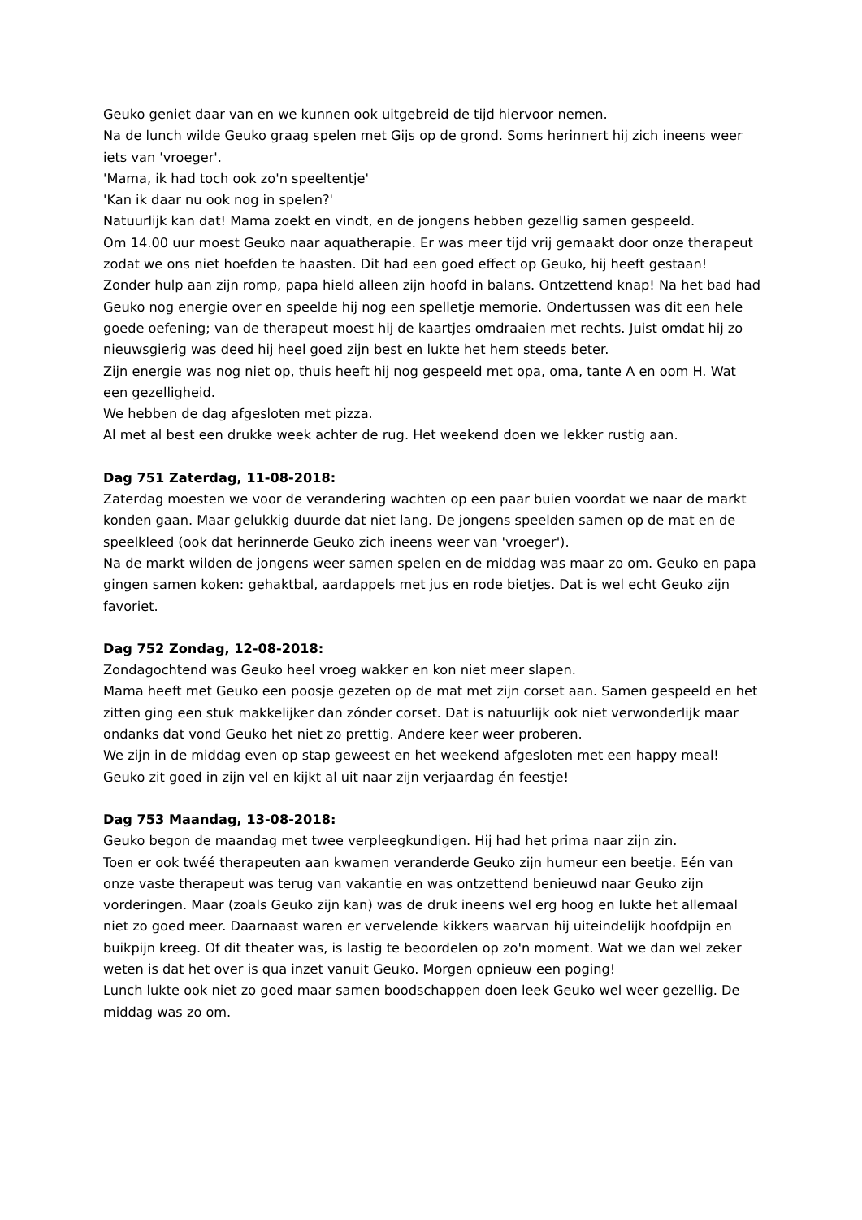Geuko geniet daar van en we kunnen ook uitgebreid de tijd hiervoor nemen.
Na de lunch wilde Geuko graag spelen met Gijs op de grond. Soms herinnert hij zich ineens weer iets van 'vroeger'.
'Mama, ik had toch ook zo'n speeltentje'
'Kan ik daar nu ook nog in spelen?'
Natuurlijk kan dat! Mama zoekt en vindt, en de jongens hebben gezellig samen gespeeld.
Om 14.00 uur moest Geuko naar aquatherapie. Er was meer tijd vrij gemaakt door onze therapeut zodat we ons niet hoefden te haasten. Dit had een goed effect op Geuko, hij heeft gestaan!
Zonder hulp aan zijn romp, papa hield alleen zijn hoofd in balans. Ontzettend knap! Na het bad had Geuko nog energie over en speelde hij nog een spelletje memorie. Ondertussen was dit een hele goede oefening; van de therapeut moest hij de kaartjes omdraaien met rechts. Juist omdat hij zo nieuwsgierig was deed hij heel goed zijn best en lukte het hem steeds beter.
Zijn energie was nog niet op, thuis heeft hij nog gespeeld met opa, oma, tante A en oom H. Wat een gezelligheid.
We hebben de dag afgesloten met pizza.
Al met al best een drukke week achter de rug. Het weekend doen we lekker rustig aan.
Dag 751 Zaterdag, 11-08-2018:
Zaterdag moesten we voor de verandering wachten op een paar buien voordat we naar de markt konden gaan. Maar gelukkig duurde dat niet lang. De jongens speelden samen op de mat en de speelkleed (ook dat herinnerde Geuko zich ineens weer van 'vroeger').
Na de markt wilden de jongens weer samen spelen en de middag was maar zo om. Geuko en papa gingen samen koken: gehaktbal, aardappels met jus en rode bietjes. Dat is wel echt Geuko zijn favoriet.
Dag 752 Zondag, 12-08-2018:
Zondagochtend was Geuko heel vroeg wakker en kon niet meer slapen.
Mama heeft met Geuko een poosje gezeten op de mat met zijn corset aan. Samen gespeeld en het zitten ging een stuk makkelijker dan zónder corset. Dat is natuurlijk ook niet verwonderlijk maar ondanks dat vond Geuko het niet zo prettig. Andere keer weer proberen.
We zijn in de middag even op stap geweest en het weekend afgesloten met een happy meal! Geuko zit goed in zijn vel en kijkt al uit naar zijn verjaardag én feestje!
Dag 753 Maandag, 13-08-2018:
Geuko begon de maandag met twee verpleegkundigen. Hij had het prima naar zijn zin.
Toen er ook twéé therapeuten aan kwamen veranderde Geuko zijn humeur een beetje. Eén van onze vaste therapeut was terug van vakantie en was ontzettend benieuwd naar Geuko zijn vorderingen. Maar (zoals Geuko zijn kan) was de druk ineens wel erg hoog en lukte het allemaal niet zo goed meer. Daarnaast waren er vervelende kikkers waarvan hij uiteindelijk hoofdpijn en buikpijn kreeg. Of dit theater was, is lastig te beoordelen op zo'n moment. Wat we dan wel zeker weten is dat het over is qua inzet vanuit Geuko. Morgen opnieuw een poging!
Lunch lukte ook niet zo goed maar samen boodschappen doen leek Geuko wel weer gezellig. De middag was zo om.